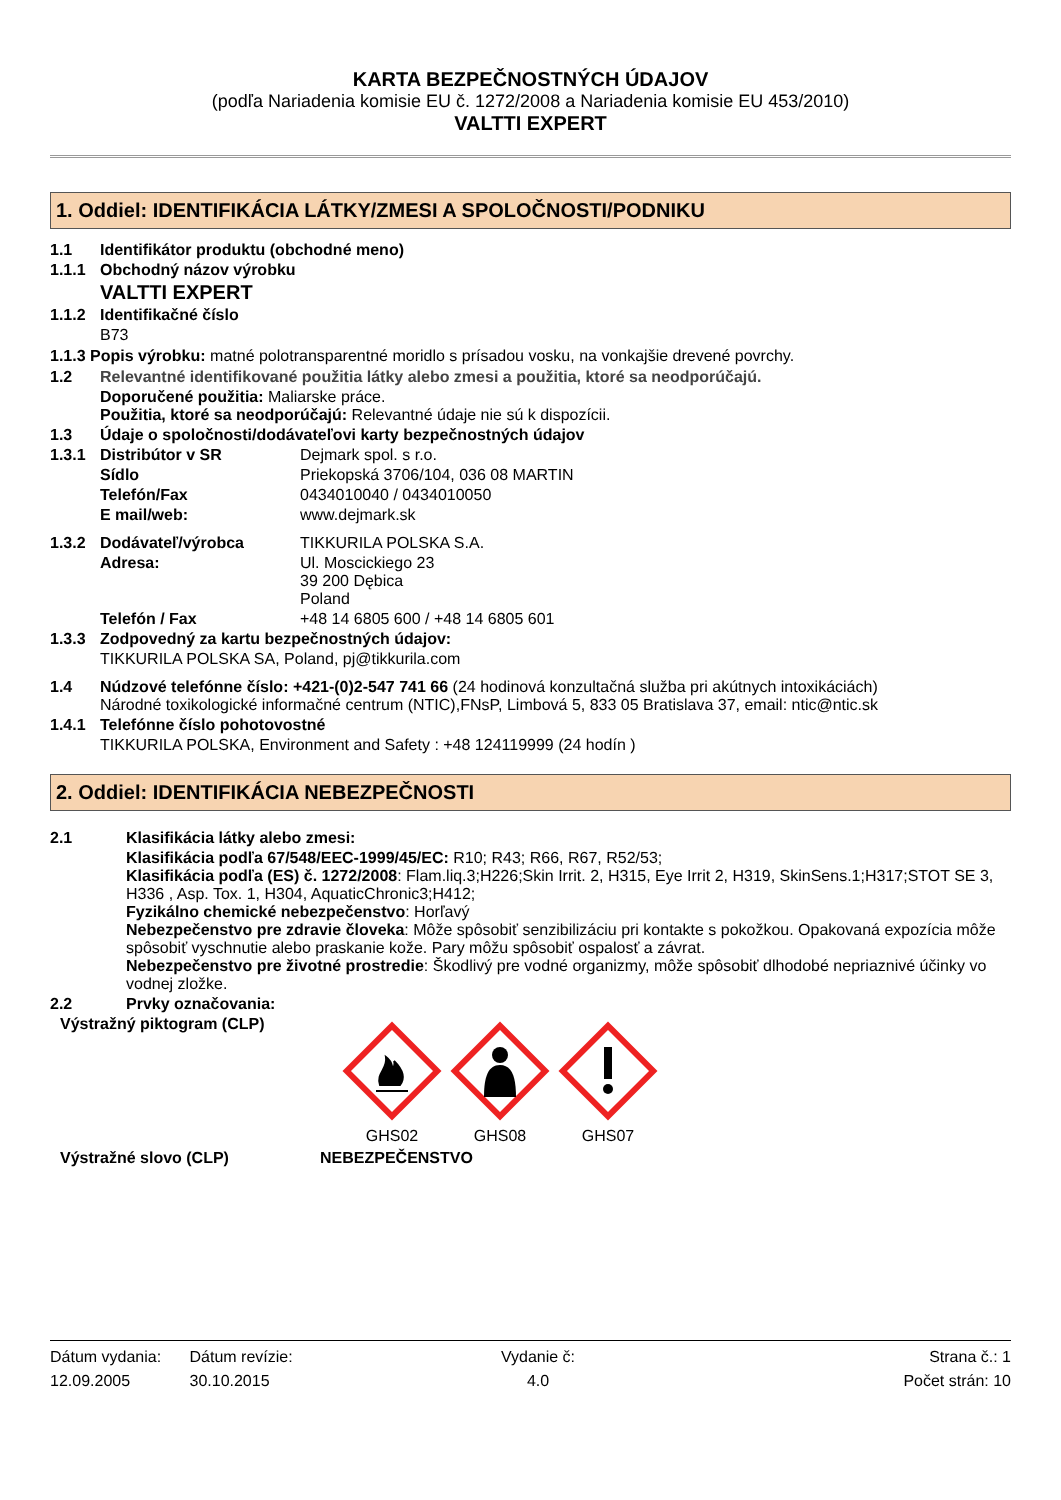KARTA BEZPEČNOSTNÝCH ÚDAJOV
(podľa Nariadenia komisie EU č. 1272/2008 a Nariadenia komisie EU 453/2010)
VALTTI EXPERT
1. Oddiel: IDENTIFIKÁCIA LÁTKY/ZMESI A SPOLOČNOSTI/PODNIKU
1.1 Identifikátor produktu (obchodné meno)
1.1.1 Obchodný názov výrobku
VALTTI EXPERT
1.1.2 Identifikačné číslo
B73
1.1.3 Popis výrobku: matné polotransparentné moridlo s prísadou vosku, na vonkajšie drevené povrchy.
1.2 Relevantné identifikované použitia látky alebo zmesi a použitia, ktoré sa neodporúčajú.
Doporučené použitia: Maliarske práce.
Použitia, ktoré sa neodporúčajú: Relevantné údaje nie sú k dispozícii.
1.3 Údaje o spoločnosti/dodávateľovi karty bezpečnostných údajov
1.3.1 Distribútor v SR Dejmark spol. s r.o.
Sídlo Priekopská 3706/104, 036 08 MARTIN
Telefón/Fax 0434010040 / 0434010050
E mail/web: www.dejmark.sk
1.3.2 Dodávateľ/výrobca TIKKURILA POLSKA S.A.
Adresa: Ul. Moscickiego 23
39 200 Dębica
Poland
Telefón / Fax +48 14 6805 600 / +48 14 6805 601
1.3.3 Zodpovedný za kartu bezpečnostných údajov:
TIKKURILA POLSKA SA, Poland, pj@tikkurila.com
1.4 Núdzové telefónne číslo: +421-(0)2-547 741 66 (24 hodinová konzultačná služba pri akútnych intoxikáciách)
Národné toxikologické informačné centrum (NTIC),FNsP, Limbová 5, 833 05 Bratislava 37, email: ntic@ntic.sk
1.4.1 Telefónne číslo pohotovostné
TIKKURILA POLSKA, Environment and Safety : +48 124119999 (24 hodín )
2. Oddiel: IDENTIFIKÁCIA NEBEZPEČNOSTI
2.1 Klasifikácia látky alebo zmesi:
Klasifikácia podľa 67/548/EEC-1999/45/EC: R10; R43; R66, R67, R52/53;
Klasifikácia podľa (ES) č. 1272/2008: Flam.liq.3;H226;Skin Irrit. 2, H315, Eye Irrit 2, H319, SkinSens.1;H317;STOT SE 3, H336 , Asp. Tox. 1, H304, AquaticChronic3;H412;
Fyzikálno chemické nebezpečenstvo: Horľavý
Nebezpečenstvo pre zdravie človeka: Môže spôsobiť senzibilizáciu pri kontakte s pokožkou. Opakovaná expozícia môže spôsobiť vyschnutie alebo praskanie kože. Pary môžu spôsobiť ospalosť a závrat.
Nebezpečenstvo pre životné prostredie: Škodlivý pre vodné organizmy, môže spôsobiť dlhodobé nepriaznivé účinky vo vodnej zložke.
2.2 Prvky označovania:
Výstražný piktogram (CLP)
GHS02 GHS08 GHS07
Výstražné slovo (CLP) NEBEZPEČENSTVO
Dátum vydania:
12.09.2005
Dátum revízie:
30.10.2015
Vydanie č:
4.0
Strana č.: 1
Počet strán: 10